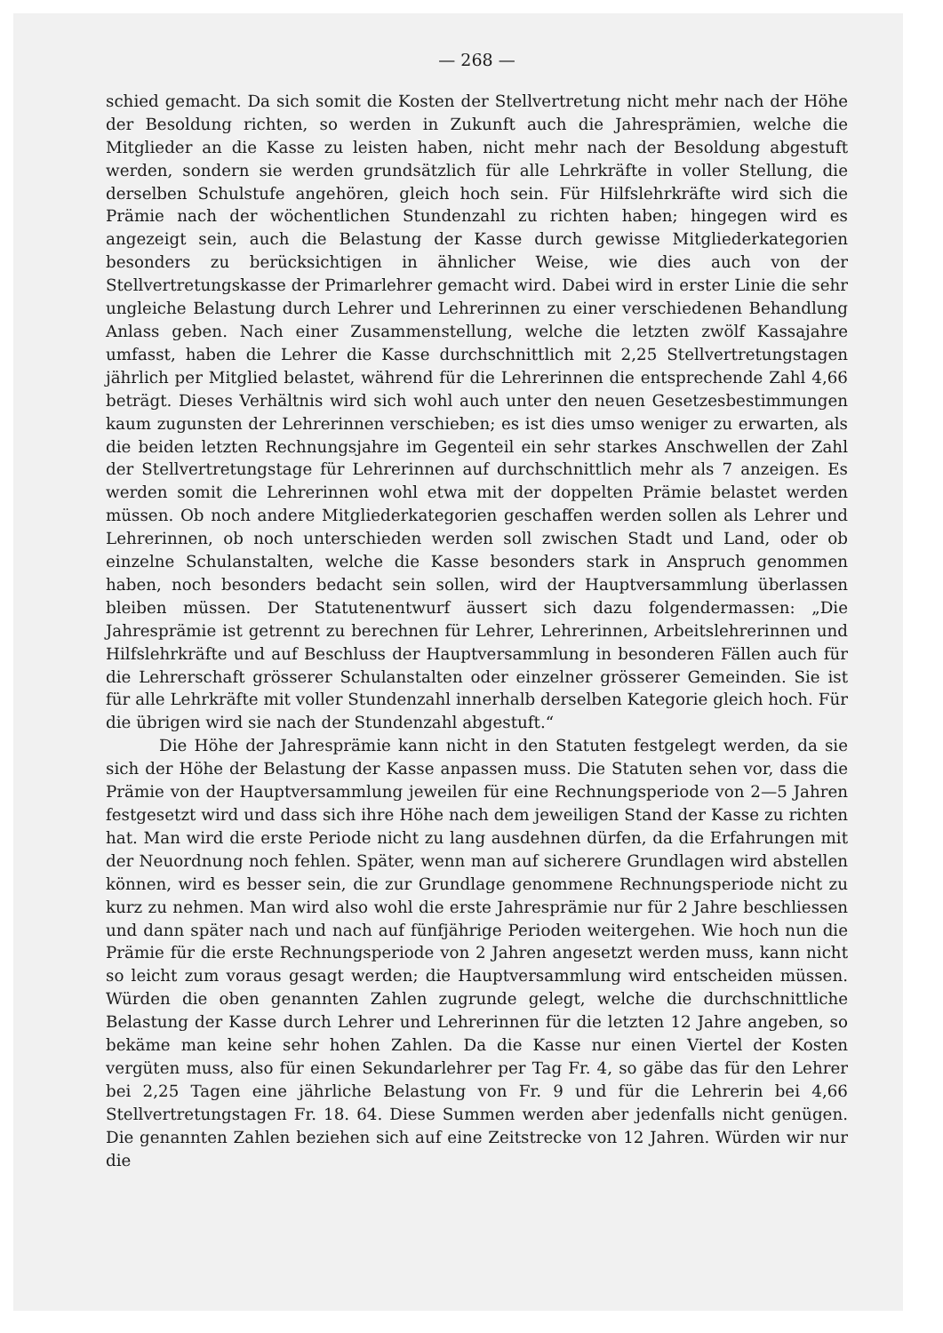— 268 —
schied gemacht. Da sich somit die Kosten der Stellvertretung nicht mehr nach der Höhe der Besoldung richten, so werden in Zukunft auch die Jahresprämien, welche die Mitglieder an die Kasse zu leisten haben, nicht mehr nach der Besoldung abgestuft werden, sondern sie werden grundsätzlich für alle Lehrkräfte in voller Stellung, die derselben Schulstufe angehören, gleich hoch sein. Für Hilfslehrkräfte wird sich die Prämie nach der wöchentlichen Stundenzahl zu richten haben; hingegen wird es angezeigt sein, auch die Belastung der Kasse durch gewisse Mitgliederkategorien besonders zu berücksichtigen in ähnlicher Weise, wie dies auch von der Stellvertretungskasse der Primarlehrer gemacht wird. Dabei wird in erster Linie die sehr ungleiche Belastung durch Lehrer und Lehrerinnen zu einer verschiedenen Behandlung Anlass geben. Nach einer Zusammenstellung, welche die letzten zwölf Kassajahre umfasst, haben die Lehrer die Kasse durchschnittlich mit 2,25 Stellvertretungstagen jährlich per Mitglied belastet, während für die Lehrerinnen die entsprechende Zahl 4,66 beträgt. Dieses Verhältnis wird sich wohl auch unter den neuen Gesetzesbestimmungen kaum zugunsten der Lehrerinnen verschieben; es ist dies umso weniger zu erwarten, als die beiden letzten Rechnungsjahre im Gegenteil ein sehr starkes Anschwellen der Zahl der Stellvertretungstage für Lehrerinnen auf durchschnittlich mehr als 7 anzeigen. Es werden somit die Lehrerinnen wohl etwa mit der doppelten Prämie belastet werden müssen. Ob noch andere Mitgliederkategorien geschaffen werden sollen als Lehrer und Lehrerinnen, ob noch unterschieden werden soll zwischen Stadt und Land, oder ob einzelne Schulanstalten, welche die Kasse besonders stark in Anspruch genommen haben, noch besonders bedacht sein sollen, wird der Hauptversammlung überlassen bleiben müssen. Der Statutenentwurf äussert sich dazu folgendermassen: „Die Jahresprämie ist getrennt zu berechnen für Lehrer, Lehrerinnen, Arbeitslehrerinnen und Hilfslehrkräfte und auf Beschluss der Hauptversammlung in besonderen Fällen auch für die Lehrerschaft grösserer Schulanstalten oder einzelner grösserer Gemeinden. Sie ist für alle Lehrkräfte mit voller Stundenzahl innerhalb derselben Kategorie gleich hoch. Für die übrigen wird sie nach der Stundenzahl abgestuft.“
Die Höhe der Jahresprämie kann nicht in den Statuten festgelegt werden, da sie sich der Höhe der Belastung der Kasse anpassen muss. Die Statuten sehen vor, dass die Prämie von der Hauptversammlung jeweilen für eine Rechnungsperiode von 2—5 Jahren festgesetzt wird und dass sich ihre Höhe nach dem jeweiligen Stand der Kasse zu richten hat. Man wird die erste Periode nicht zu lang ausdehnen dürfen, da die Erfahrungen mit der Neuordnung noch fehlen. Später, wenn man auf sicherere Grundlagen wird abstellen können, wird es besser sein, die zur Grundlage genommene Rechnungsperiode nicht zu kurz zu nehmen. Man wird also wohl die erste Jahresprämie nur für 2 Jahre beschliessen und dann später nach und nach auf fünfjährige Perioden weitergehen. Wie hoch nun die Prämie für die erste Rechnungsperiode von 2 Jahren angesetzt werden muss, kann nicht so leicht zum voraus gesagt werden; die Hauptversammlung wird entscheiden müssen. Würden die oben genannten Zahlen zugrunde gelegt, welche die durchschnittliche Belastung der Kasse durch Lehrer und Lehrerinnen für die letzten 12 Jahre angeben, so bekäme man keine sehr hohen Zahlen. Da die Kasse nur einen Viertel der Kosten vergüten muss, also für einen Sekundarlehrer per Tag Fr. 4, so gäbe das für den Lehrer bei 2,25 Tagen eine jährliche Belastung von Fr. 9 und für die Lehrerin bei 4,66 Stellvertretungstagen Fr. 18. 64. Diese Summen werden aber jedenfalls nicht genügen. Die genannten Zahlen beziehen sich auf eine Zeitstrecke von 12 Jahren. Würden wir nur die